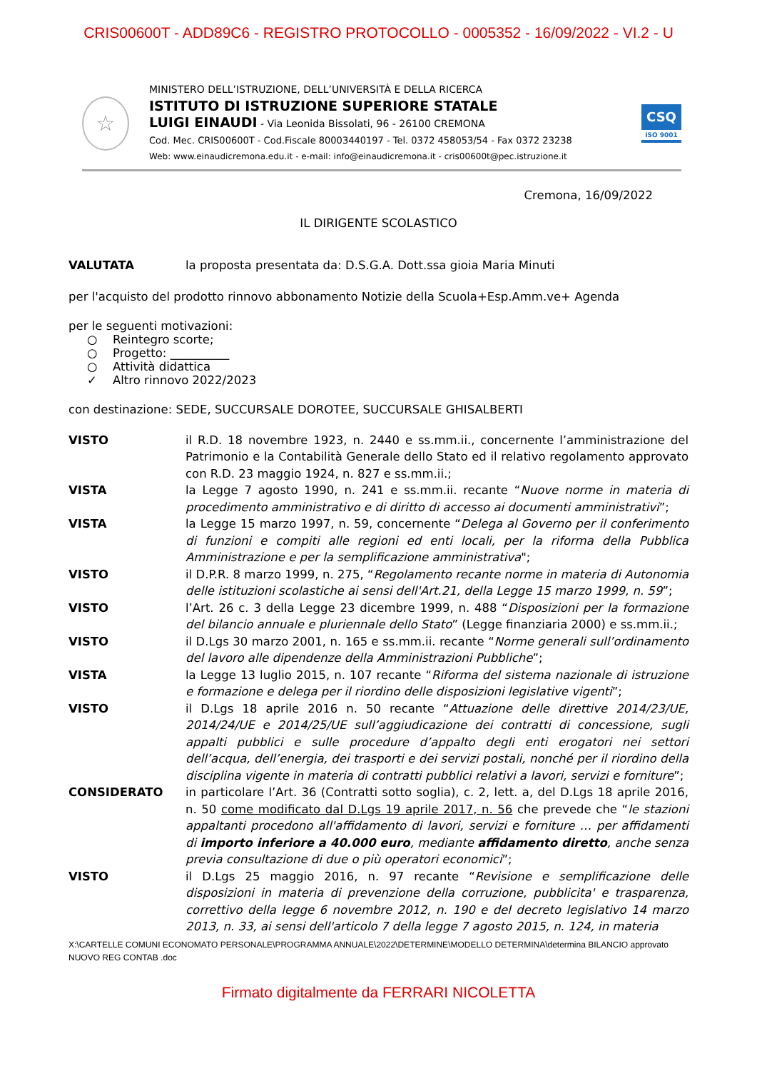CRIS00600T - ADD89C6 - REGISTRO PROTOCOLLO - 0005352 - 16/09/2022 - VI.2 - U
☆
MINISTERO DELL’ISTRUZIONE, DELL’UNIVERSITÀ E DELLA RICERCA
ISTITUTO DI ISTRUZIONE SUPERIORE STATALE
LUIGI EINAUDI - Via Leonida Bissolati, 96 - 26100 CREMONA
Cod. Mec. CRIS00600T - Cod.Fiscale 80003440197 - Tel. 0372 458053/54 - Fax 0372 23238
Web: www.einaudicremona.edu.it - e-mail: info@einaudicremona.it - cris00600t@pec.istruzione.it
CSQ
ISO 9001
Cremona, 16/09/2022
IL DIRIGENTE SCOLASTICO
| VALUTATA | la proposta presentata da: D.S.G.A. Dott.ssa gioia Maria Minuti |
per l'acquisto del prodotto rinnovo abbonamento Notizie della Scuola+Esp.Amm.ve+ Agenda
per le seguenti motivazioni:
○ Reintegro scorte;
○ Progetto: __________
○ Attività didattica
✓ Altro rinnovo 2022/2023
con destinazione: SEDE, SUCCURSALE DOROTEE, SUCCURSALE GHISALBERTI
| VISTO | il R.D. 18 novembre 1923, n. 2440 e ss.mm.ii., concernente l’amministrazione del Patrimonio e la Contabilità Generale dello Stato ed il relativo regolamento approvato con R.D. 23 maggio 1924, n. 827 e ss.mm.ii.; |
| VISTA | la Legge 7 agosto 1990, n. 241 e ss.mm.ii. recante “ Nuove norme in materia di procedimento amministrativo e di diritto di accesso ai documenti amministrativi ”; |
| VISTA | la Legge 15 marzo 1997, n. 59, concernente “ Delega al Governo per il conferimento di funzioni e compiti alle regioni ed enti locali, per la riforma della Pubblica Amministrazione e per la semplificazione amministrativa "; |
| VISTO | il D.P.R. 8 marzo 1999, n. 275, “ Regolamento recante norme in materia di Autonomia delle istituzioni scolastiche ai sensi dell'Art.21, della Legge 15 marzo 1999, n. 59 ”; |
| VISTO | l’Art. 26 c. 3 della Legge 23 dicembre 1999, n. 488 “ Disposizioni per la formazione del bilancio annuale e pluriennale dello Stato ” (Legge finanziaria 2000) e ss.mm.ii.; |
| VISTO | il D.Lgs 30 marzo 2001, n. 165 e ss.mm.ii. recante “ Norme generali sull’ordinamento del lavoro alle dipendenze della Amministrazioni Pubbliche ”; |
| VISTA | la Legge 13 luglio 2015, n. 107 recante “ Riforma del sistema nazionale di istruzione e formazione e delega per il riordino delle disposizioni legislative vigenti ”; |
| VISTO | il D.Lgs 18 aprile 2016 n. 50 recante “ Attuazione delle direttive 2014/23/UE, 2014/24/UE e 2014/25/UE sull’aggiudicazione dei contratti di concessione, sugli appalti pubblici e sulle procedure d’appalto degli enti erogatori nei settori dell’acqua, dell’energia, dei trasporti e dei servizi postali, nonché per il riordino della disciplina vigente in materia di contratti pubblici relativi a lavori, servizi e forniture ”; |
| CONSIDERATO | in particolare l’Art. 36 (Contratti sotto soglia), c. 2, lett. a, del D.Lgs 18 aprile 2016, n. 50 come modificato dal D.Lgs 19 aprile 2017, n. 56 che prevede che “ le stazioni appaltanti procedono all'affidamento di lavori, servizi e forniture … per affidamenti di importo inferiore a 40.000 euro , mediante affidamento diretto , anche senza previa consultazione di due o più operatori economici ”; |
| VISTO | il D.Lgs 25 maggio 2016, n. 97 recante “ Revisione e semplificazione delle disposizioni in materia di prevenzione della corruzione, pubblicita' e trasparenza, correttivo della legge 6 novembre 2012, n. 190 e del decreto legislativo 14 marzo 2013, n. 33, ai sensi dell'articolo 7 della legge 7 agosto 2015, n. 124, in materia |
X:\CARTELLE COMUNI ECONOMATO PERSONALE\PROGRAMMA ANNUALE\2022\DETERMINE\MODELLO DETERMINA\determina BILANCIO approvato NUOVO REG CONTAB .doc
Firmato digitalmente da FERRARI NICOLETTA